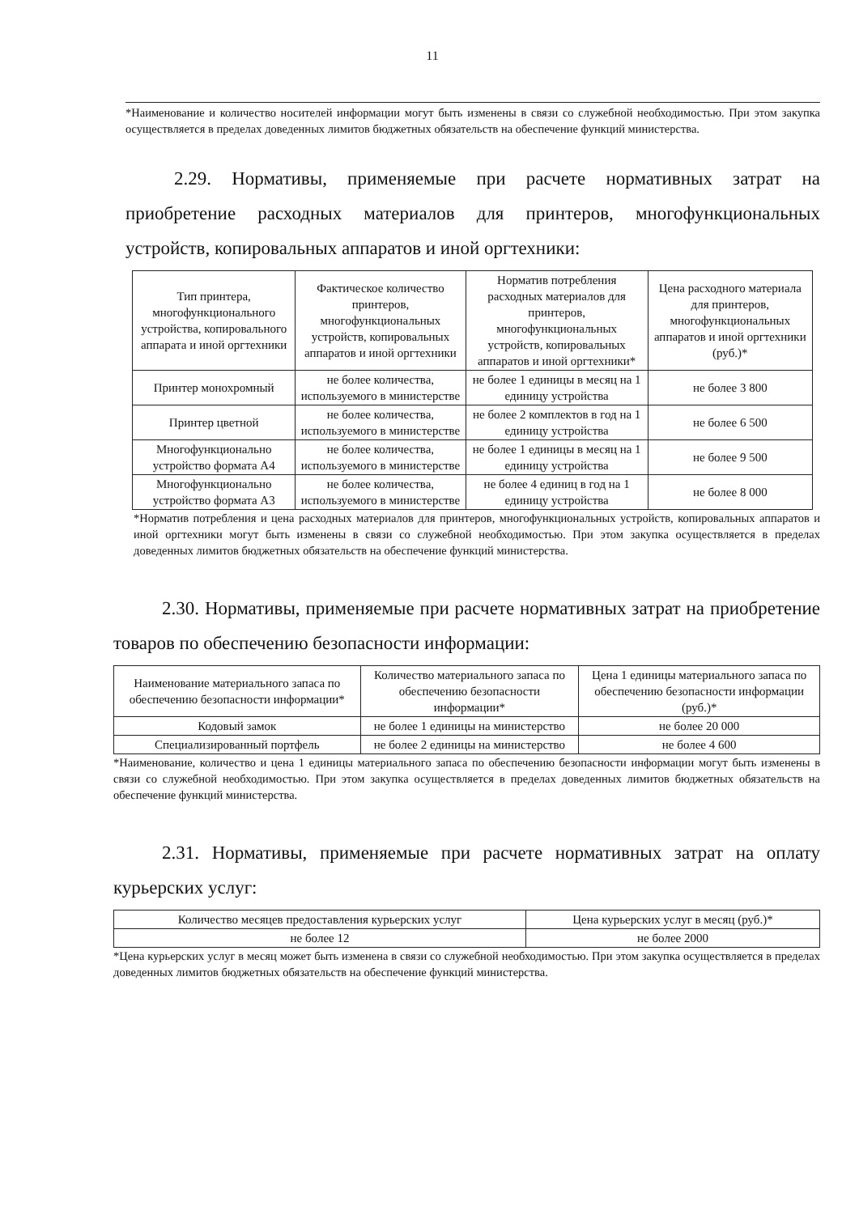11
*Наименование и количество носителей информации могут быть изменены в связи со служебной необходимостью. При этом закупка осуществляется в пределах доведенных лимитов бюджетных обязательств на обеспечение функций министерства.
2.29. Нормативы, применяемые при расчете нормативных затрат на приобретение расходных материалов для принтеров, многофункциональных устройств, копировальных аппаратов и иной оргтехники:
| Тип принтера, многофункционального устройства, копировального аппарата и иной оргтехники | Фактическое количество принтеров, многофункциональных устройств, копировальных аппаратов и иной оргтехники | Норматив потребления расходных материалов для принтеров, многофункциональных устройств, копировальных аппаратов и иной оргтехники* | Цена расходного материала для принтеров, многофункциональных аппаратов и иной оргтехники (руб.)* |
| --- | --- | --- | --- |
| Принтер монохромный | не более количества, используемого в министерстве | не более 1 единицы в месяц на 1 единицу устройства | не более 3 800 |
| Принтер цветной | не более количества, используемого в министерстве | не более 2 комплектов в год на 1 единицу устройства | не более 6 500 |
| Многофункционально устройство формата А4 | не более количества, используемого в министерстве | не более 1 единицы в месяц на 1 единицу устройства | не более 9 500 |
| Многофункционально устройство формата А3 | не более количества, используемого в министерстве | не более 4 единиц в год на 1 единицу устройства | не более 8 000 |
*Норматив потребления и цена расходных материалов для принтеров, многофункциональных устройств, копировальных аппаратов и иной оргтехники могут быть изменены в связи со служебной необходимостью. При этом закупка осуществляется в пределах доведенных лимитов бюджетных обязательств на обеспечение функций министерства.
2.30. Нормативы, применяемые при расчете нормативных затрат на приобретение товаров по обеспечению безопасности информации:
| Наименование материального запаса по обеспечению безопасности информации* | Количество материального запаса по обеспечению безопасности информации* | Цена 1 единицы материального запаса по обеспечению безопасности информации (руб.)* |
| --- | --- | --- |
| Кодовый замок | не более 1 единицы на министерство | не более 20 000 |
| Специализированный портфель | не более 2 единицы на министерство | не более 4 600 |
*Наименование, количество и цена 1 единицы материального запаса по обеспечению безопасности информации могут быть изменены в связи со служебной необходимостью. При этом закупка осуществляется в пределах доведенных лимитов бюджетных обязательств на обеспечение функций министерства.
2.31. Нормативы, применяемые при расчете нормативных затрат на оплату курьерских услуг:
| Количество месяцев предоставления курьерских услуг | Цена курьерских услуг в месяц (руб.)* |
| --- | --- |
| не более 12 | не более 2000 |
*Цена курьерских услуг в месяц может быть изменена в связи со служебной необходимостью. При этом закупка осуществляется в пределах доведенных лимитов бюджетных обязательств на обеспечение функций министерства.